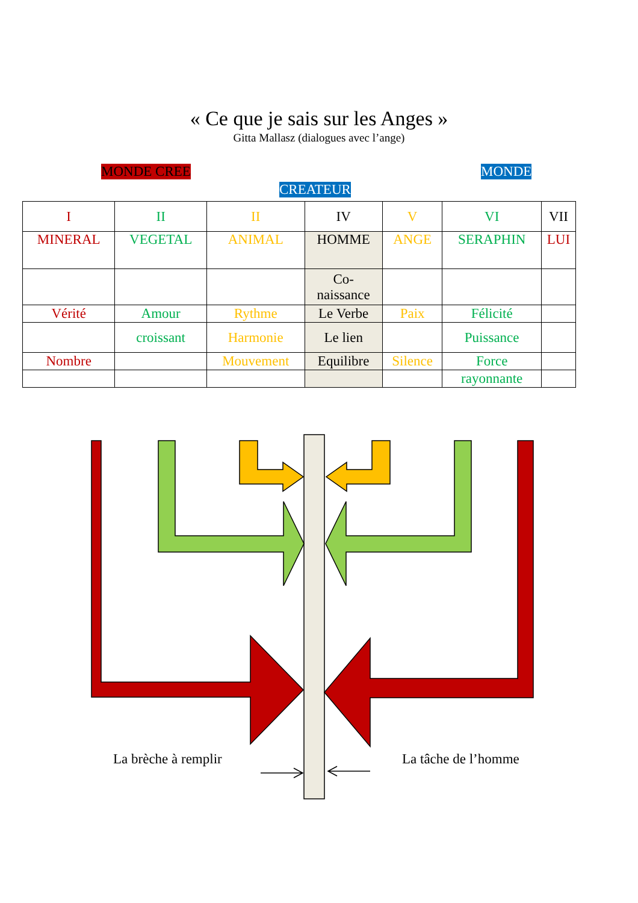« Ce que je sais sur les Anges »
Gitta Mallasz (dialogues avec l’ange)
MONDE CREE MONDE
CREATEUR
| I | II | II | IV | V | VI | VII |
| MINERAL | VEGETAL | ANIMAL | HOMME | ANGE | SERAPHIN | LUI |
| | | | Co- naissance | | | |
| Vérité | Amour | Rythme | Le Verbe | Paix | Félicité | |
| | croissant | Harmonie | Le lien | | Puissance | |
| Nombre | | Mouvement | Equilibre | Silence | Force | |
| | | | | | rayonnante | |
La brèche à remplir La tâche de l’homme